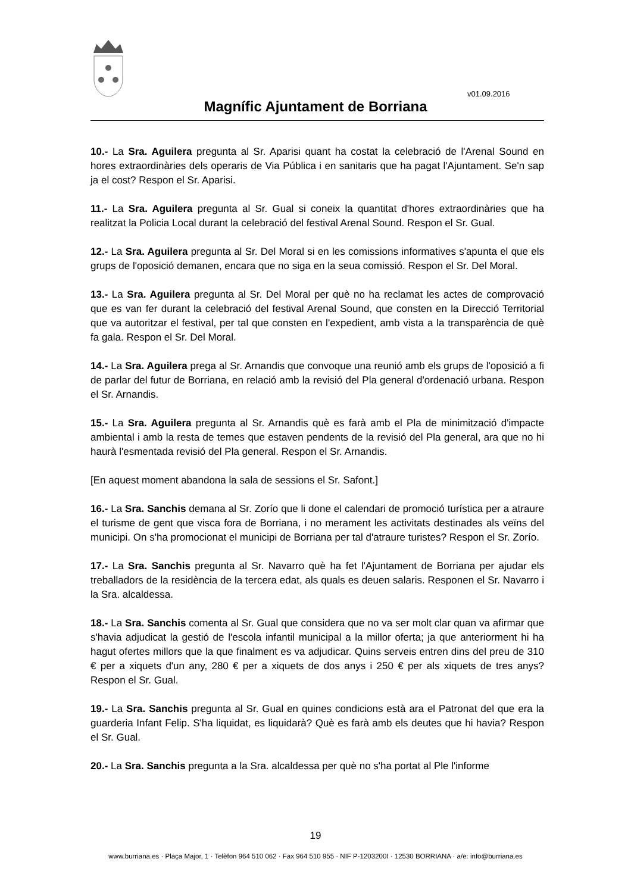v01.09.2016
Magnífic Ajuntament de Borriana
10.- La Sra. Aguilera pregunta al Sr. Aparisi quant ha costat la celebració de l'Arenal Sound en hores extraordinàries dels operaris de Via Pública i en sanitaris que ha pagat l'Ajuntament. Se'n sap ja el cost? Respon el Sr. Aparisi.
11.- La Sra. Aguilera pregunta al Sr. Gual si coneix la quantitat d'hores extraordinàries que ha realitzat la Policia Local durant la celebració del festival Arenal Sound. Respon el Sr. Gual.
12.- La Sra. Aguilera pregunta al Sr. Del Moral si en les comissions informatives s'apunta el que els grups de l'oposició demanen, encara que no siga en la seua comissió. Respon el Sr. Del Moral.
13.- La Sra. Aguilera pregunta al Sr. Del Moral per què no ha reclamat les actes de comprovació que es van fer durant la celebració del festival Arenal Sound, que consten en la Direcció Territorial que va autoritzar el festival, per tal que consten en l'expedient, amb vista a la transparència de què fa gala. Respon el Sr. Del Moral.
14.- La Sra. Aguilera prega al Sr. Arnandis que convoque una reunió amb els grups de l'oposició a fi de parlar del futur de Borriana, en relació amb la revisió del Pla general d'ordenació urbana. Respon el Sr. Arnandis.
15.- La Sra. Aguilera pregunta al Sr. Arnandis què es farà amb el Pla de minimització d'impacte ambiental i amb la resta de temes que estaven pendents de la revisió del Pla general, ara que no hi haurà l'esmentada revisió del Pla general. Respon el Sr. Arnandis.
[En aquest moment abandona la sala de sessions el Sr. Safont.]
16.- La Sra. Sanchis demana al Sr. Zorío que li done el calendari de promoció turística per a atraure el turisme de gent que visca fora de Borriana, i no merament les activitats destinades als veïns del municipi. On s'ha promocionat el municipi de Borriana per tal d'atraure turistes? Respon el Sr. Zorío.
17.- La Sra. Sanchis pregunta al Sr. Navarro què ha fet l'Ajuntament de Borriana per ajudar els treballadors de la residència de la tercera edat, als quals es deuen salaris. Responen el Sr. Navarro i la Sra. alcaldessa.
18.- La Sra. Sanchis comenta al Sr. Gual que considera que no va ser molt clar quan va afirmar que s'havia adjudicat la gestió de l'escola infantil municipal a la millor oferta; ja que anteriorment hi ha hagut ofertes millors que la que finalment es va adjudicar. Quins serveis entren dins del preu de 310 € per a xiquets d'un any, 280 € per a xiquets de dos anys i 250 € per als xiquets de tres anys? Respon el Sr. Gual.
19.- La Sra. Sanchis pregunta al Sr. Gual en quines condicions està ara el Patronat del que era la guarderia Infant Felip. S'ha liquidat, es liquidarà? Què es farà amb els deutes que hi havia? Respon el Sr. Gual.
20.- La Sra. Sanchis pregunta a la Sra. alcaldessa per què no s'ha portat al Ple l'informe
19
www.burriana.es · Plaça Major, 1 · Telèfon 964 510 062 · Fax 964 510 955 · NIF P-1203200I · 12530 BORRIANA · a/e: info@burriana.es